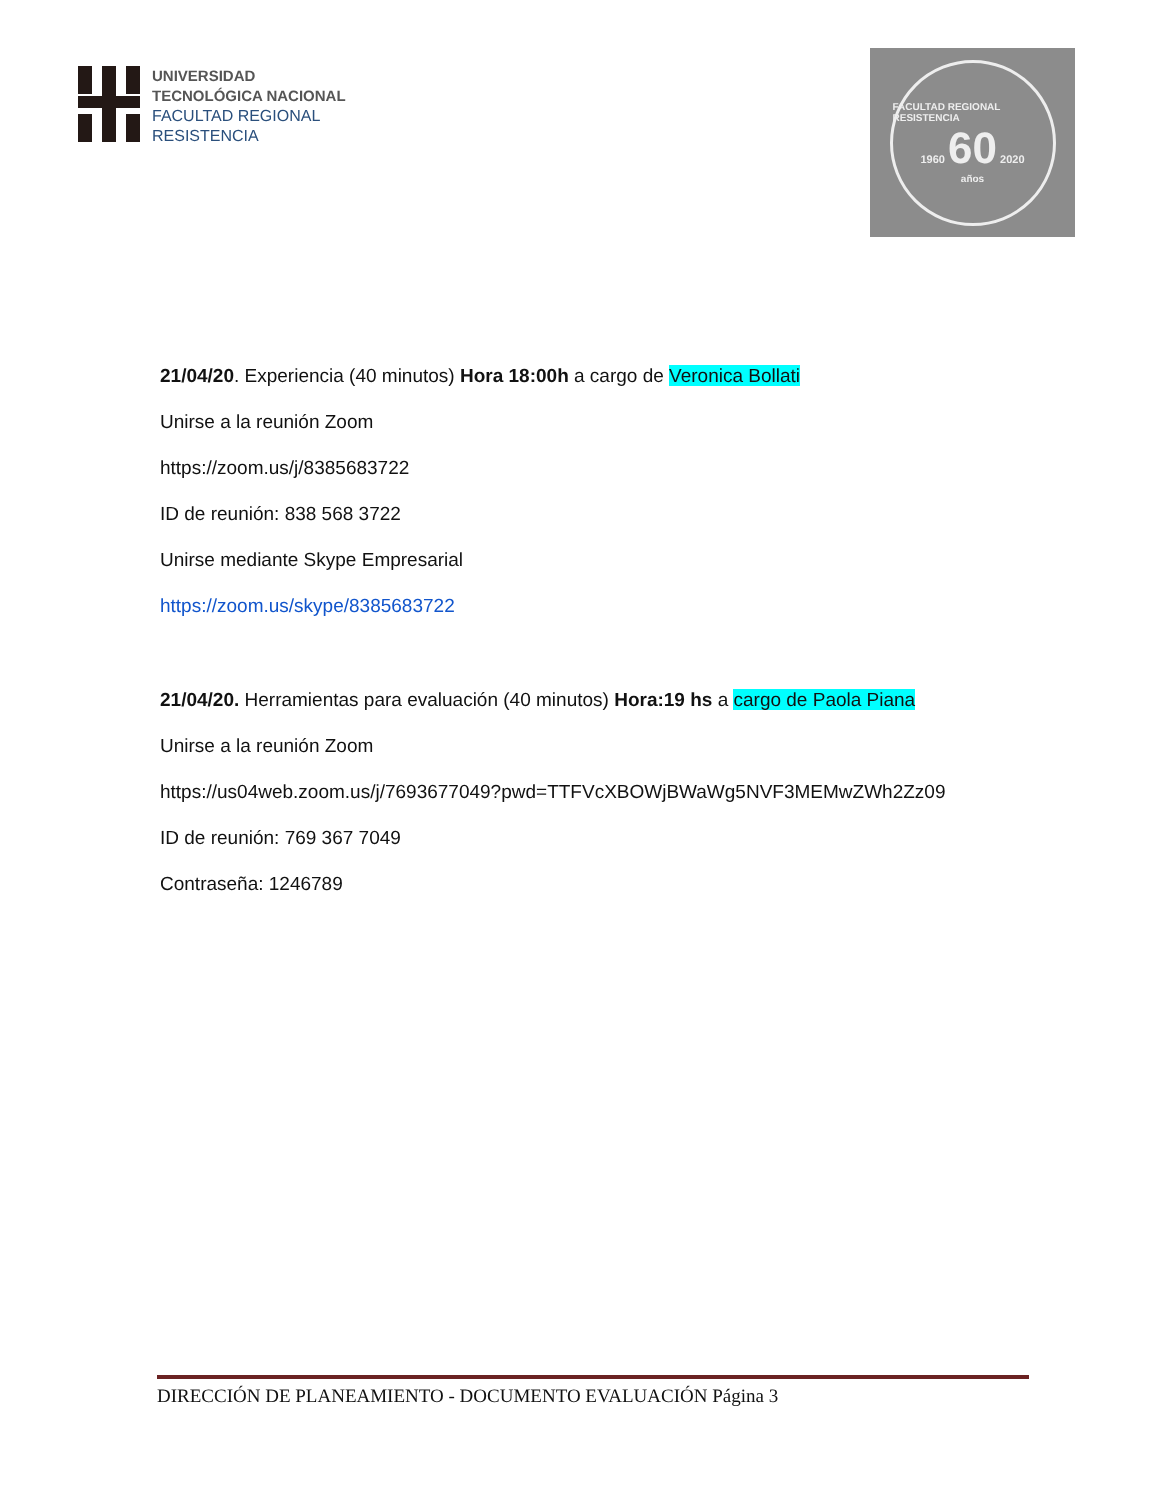UNIVERSIDAD
TECNOLÓGICA NACIONAL
FACULTAD REGIONAL
RESISTENCIA
FACULTAD REGIONAL RESISTENCIA
1960 60 2020
años
21/04/20. Experiencia (40 minutos) Hora 18:00h a cargo de Veronica Bollati
Unirse a la reunión Zoom
https://zoom.us/j/8385683722
ID de reunión: 838 568 3722
Unirse mediante Skype Empresarial
https://zoom.us/skype/8385683722
21/04/20. Herramientas para evaluación (40 minutos) Hora:19 hs a cargo de Paola Piana
Unirse a la reunión Zoom
https://us04web.zoom.us/j/7693677049?pwd=TTFVcXBOWjBWaWg5NVF3MEMwZWh2Zz09
ID de reunión: 769 367 7049
Contraseña: 1246789
DIRECCIÓN DE PLANEAMIENTO - DOCUMENTO EVALUACIÓN Página 3